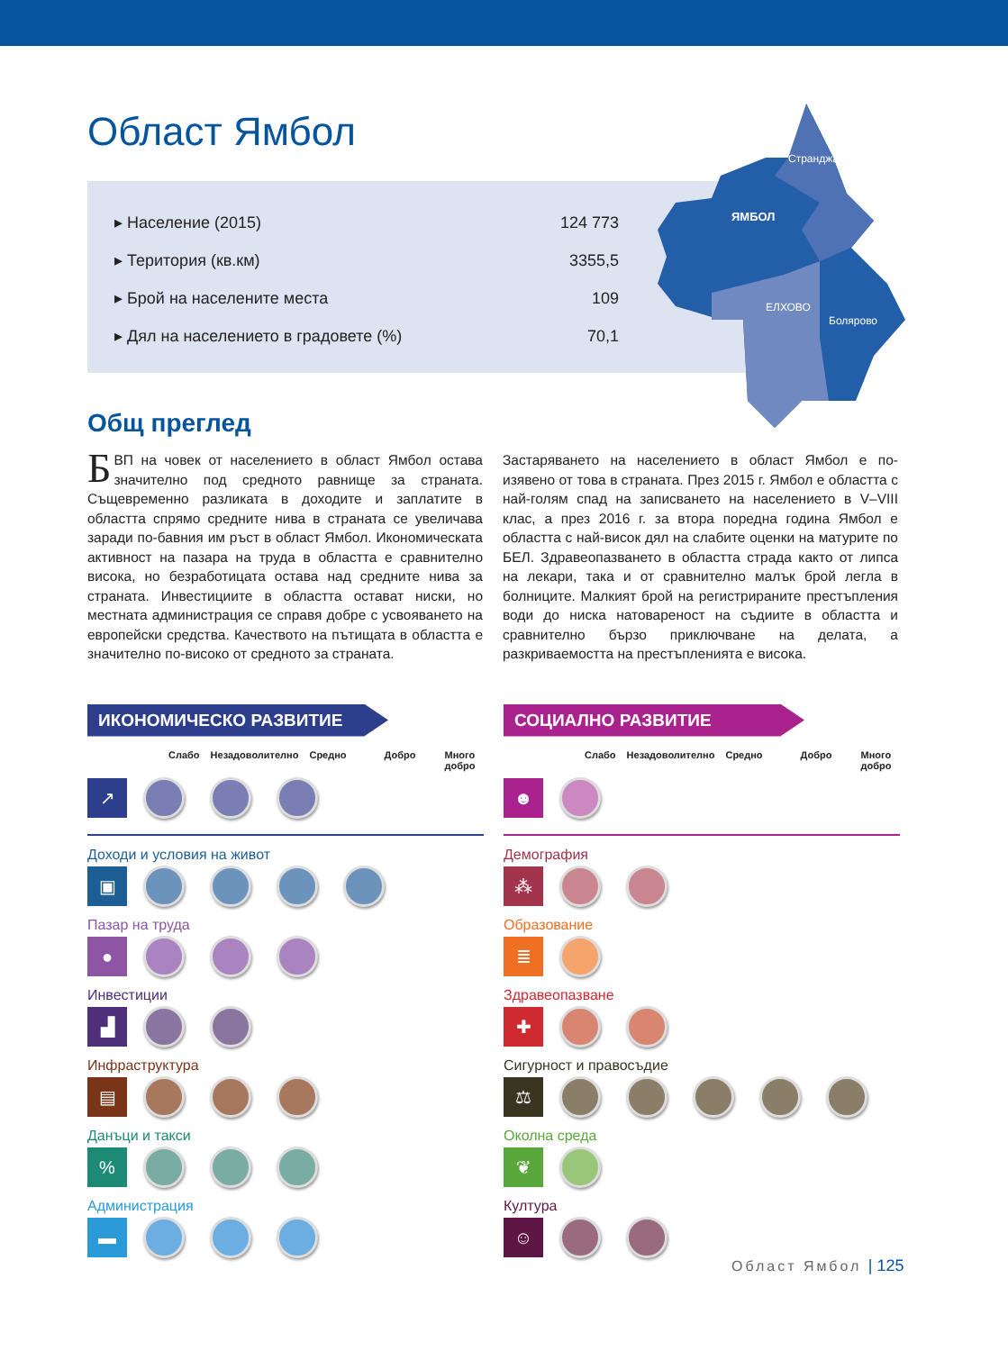Област Ямбол
| ▸ Население (2015) | 124 773 |
| ▸ Територия (кв.км) | 3355,5 |
| ▸ Брой на населените места | 109 |
| ▸ Дял на населението в градовете (%) | 70,1 |
Странджа
ЯМБОЛ
ЕЛХОВО
Болярово
Общ преглед
БВП на човек от населението в област Ямбол остава значително под средното равнище за страната. Същевременно разликата в доходите и заплатите в областта спрямо средните нива в страната се увеличава заради по-бавния им ръст в област Ямбол. Икономическата активност на пазара на труда в областта е сравнително висока, но безработицата остава над средните нива за страната. Инвестициите в областта остават ниски, но местната администрация се справя добре с усвояването на европейски средства. Качеството на пътищата в областта е значително по-високо от средното за страната.
Застаряването на населението в област Ямбол е по-изявено от това в страната. През 2015 г. Ямбол е областта с най-голям спад на записването на населението в V–VIII клас, а през 2016 г. за втора поредна година Ямбол е областта с най-висок дял на слабите оценки на матурите по БЕЛ. Здравеопазването в областта страда както от липса на лекари, така и от сравнително малък брой легла в болниците. Малкият брой на регистрираните престъпления води до ниска натовареност на съдиите в областта и сравнително бързо приключване на делата, а разкриваемостта на престъпленията е висока.
ИКОНОМИЧЕСКО РАЗВИТИЕ
Слабо Незадоволително Средно Добро Много добро
↗
Доходи и условия на живот
▣
Пазар на труда
●
Инвестиции
▟
Инфраструктура
▤
Данъци и такси
%
Администрация
▬
СОЦИАЛНО РАЗВИТИЕ
Слабо Незадоволително Средно Добро Много добро
☻
Демография
⁂
Образование
≣
Здравеопазване
✚
Сигурност и правосъдие
⚖
Околна среда
❦
Култура
☺
Област Ямбол | 125